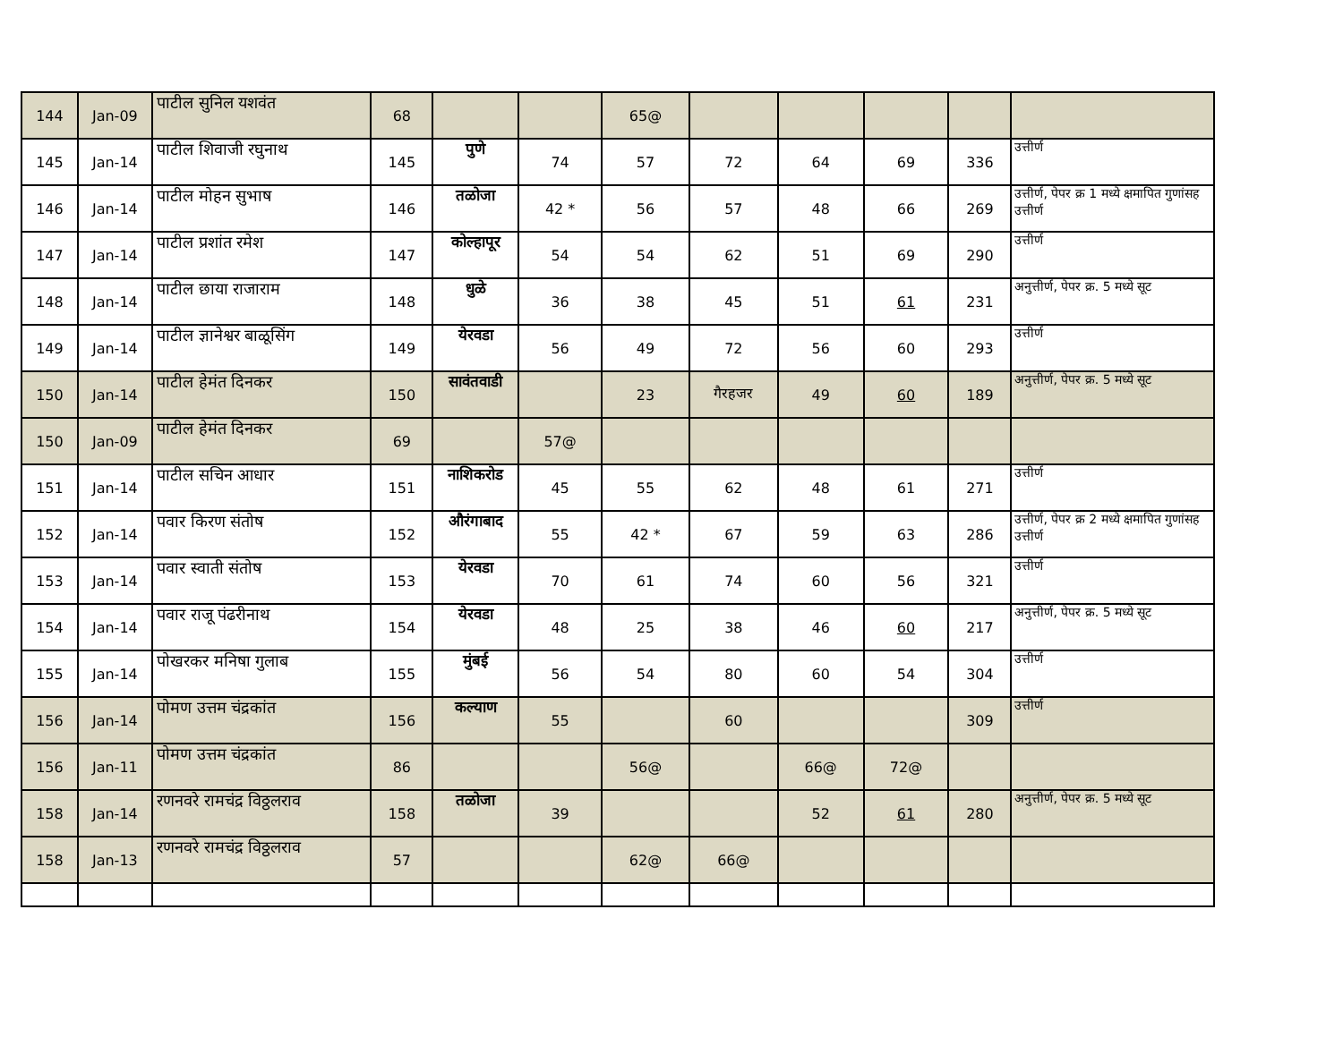| 144 | Jan-09 | पाटील सुनिल यशवंत | 68 | | | 65@ | | | | | |
| 145 | Jan-14 | पाटील शिवाजी रघुनाथ | 145 | पुणे | 74 | 57 | 72 | 64 | 69 | 336 | उत्तीर्ण |
| 146 | Jan-14 | पाटील मोहन सुभाष | 146 | तळोजा | 42 * | 56 | 57 | 48 | 66 | 269 | उत्तीर्ण, पेपर क्र 1 मध्ये क्षमापित गुणांसह उत्तीर्ण |
| 147 | Jan-14 | पाटील प्रशांत रमेश | 147 | कोल्हापूर | 54 | 54 | 62 | 51 | 69 | 290 | उत्तीर्ण |
| 148 | Jan-14 | पाटील छाया राजाराम | 148 | धुळे | 36 | 38 | 45 | 51 | 61 | 231 | अनुत्तीर्ण, पेपर क्र. 5 मध्ये सूट |
| 149 | Jan-14 | पाटील ज्ञानेश्वर बाळूसिंग | 149 | येरवडा | 56 | 49 | 72 | 56 | 60 | 293 | उत्तीर्ण |
| 150 | Jan-14 | पाटील हेमंत दिनकर | 150 | सावंतवाडी | | 23 | गैरहजर | 49 | 60 | 189 | अनुत्तीर्ण, पेपर क्र. 5 मध्ये सूट |
| 150 | Jan-09 | पाटील हेमंत दिनकर | 69 | | 57@ | | | | | | |
| 151 | Jan-14 | पाटील सचिन आधार | 151 | नाशिकरोड | 45 | 55 | 62 | 48 | 61 | 271 | उत्तीर्ण |
| 152 | Jan-14 | पवार किरण संतोष | 152 | औरंगाबाद | 55 | 42 * | 67 | 59 | 63 | 286 | उत्तीर्ण, पेपर क्र 2 मध्ये क्षमापित गुणांसह उत्तीर्ण |
| 153 | Jan-14 | पवार स्वाती संतोष | 153 | येरवडा | 70 | 61 | 74 | 60 | 56 | 321 | उत्तीर्ण |
| 154 | Jan-14 | पवार राजू पंढरीनाथ | 154 | येरवडा | 48 | 25 | 38 | 46 | 60 | 217 | अनुत्तीर्ण, पेपर क्र. 5 मध्ये सूट |
| 155 | Jan-14 | पोखरकर मनिषा गुलाब | 155 | मुंबई | 56 | 54 | 80 | 60 | 54 | 304 | उत्तीर्ण |
| 156 | Jan-14 | पोमण उत्तम चंद्रकांत | 156 | कल्याण | 55 | | 60 | | | 309 | उत्तीर्ण |
| 156 | Jan-11 | पोमण उत्तम चंद्रकांत | 86 | | | 56@ | | 66@ | 72@ | | |
| 158 | Jan-14 | रणनवरे रामचंद्र विठ्ठलराव | 158 | तळोजा | 39 | | | 52 | 61 | 280 | अनुत्तीर्ण, पेपर क्र. 5 मध्ये सूट |
| 158 | Jan-13 | रणनवरे रामचंद्र विठ्ठलराव | 57 | | | 62@ | 66@ | | | | |